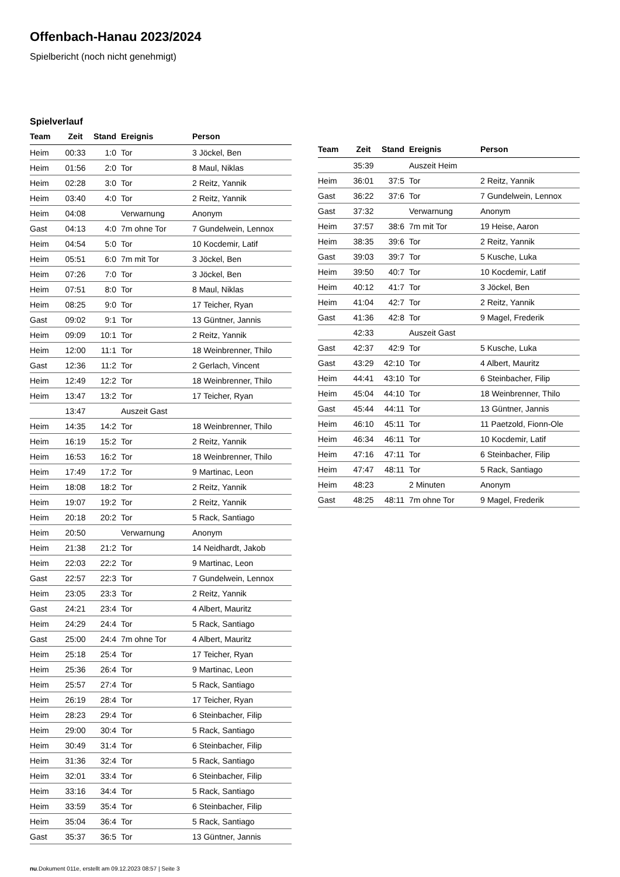Offenbach-Hanau 2023/2024
Spielbericht (noch nicht genehmigt)
Spielverlauf
| Team | Zeit | Stand | Ereignis | Person |
| --- | --- | --- | --- | --- |
| Heim | 00:33 | 1:0 | Tor | 3 Jöckel, Ben |
| Heim | 01:56 | 2:0 | Tor | 8 Maul, Niklas |
| Heim | 02:28 | 3:0 | Tor | 2 Reitz, Yannik |
| Heim | 03:40 | 4:0 | Tor | 2 Reitz, Yannik |
| Heim | 04:08 | | Verwarnung | Anonym |
| Gast | 04:13 | 4:0 | 7m ohne Tor | 7 Gundelwein, Lennox |
| Heim | 04:54 | 5:0 | Tor | 10 Kocdemir, Latif |
| Heim | 05:51 | 6:0 | 7m mit Tor | 3 Jöckel, Ben |
| Heim | 07:26 | 7:0 | Tor | 3 Jöckel, Ben |
| Heim | 07:51 | 8:0 | Tor | 8 Maul, Niklas |
| Heim | 08:25 | 9:0 | Tor | 17 Teicher, Ryan |
| Gast | 09:02 | 9:1 | Tor | 13 Güntner, Jannis |
| Heim | 09:09 | 10:1 | Tor | 2 Reitz, Yannik |
| Heim | 12:00 | 11:1 | Tor | 18 Weinbrenner, Thilo |
| Gast | 12:36 | 11:2 | Tor | 2 Gerlach, Vincent |
| Heim | 12:49 | 12:2 | Tor | 18 Weinbrenner, Thilo |
| Heim | 13:47 | 13:2 | Tor | 17 Teicher, Ryan |
| | 13:47 | | Auszeit Gast | |
| Heim | 14:35 | 14:2 | Tor | 18 Weinbrenner, Thilo |
| Heim | 16:19 | 15:2 | Tor | 2 Reitz, Yannik |
| Heim | 16:53 | 16:2 | Tor | 18 Weinbrenner, Thilo |
| Heim | 17:49 | 17:2 | Tor | 9 Martinac, Leon |
| Heim | 18:08 | 18:2 | Tor | 2 Reitz, Yannik |
| Heim | 19:07 | 19:2 | Tor | 2 Reitz, Yannik |
| Heim | 20:18 | 20:2 | Tor | 5 Rack, Santiago |
| Heim | 20:50 | | Verwarnung | Anonym |
| Heim | 21:38 | 21:2 | Tor | 14 Neidhardt, Jakob |
| Heim | 22:03 | 22:2 | Tor | 9 Martinac, Leon |
| Gast | 22:57 | 22:3 | Tor | 7 Gundelwein, Lennox |
| Heim | 23:05 | 23:3 | Tor | 2 Reitz, Yannik |
| Gast | 24:21 | 23:4 | Tor | 4 Albert, Mauritz |
| Heim | 24:29 | 24:4 | Tor | 5 Rack, Santiago |
| Gast | 25:00 | 24:4 | 7m ohne Tor | 4 Albert, Mauritz |
| Heim | 25:18 | 25:4 | Tor | 17 Teicher, Ryan |
| Heim | 25:36 | 26:4 | Tor | 9 Martinac, Leon |
| Heim | 25:57 | 27:4 | Tor | 5 Rack, Santiago |
| Heim | 26:19 | 28:4 | Tor | 17 Teicher, Ryan |
| Heim | 28:23 | 29:4 | Tor | 6 Steinbacher, Filip |
| Heim | 29:00 | 30:4 | Tor | 5 Rack, Santiago |
| Heim | 30:49 | 31:4 | Tor | 6 Steinbacher, Filip |
| Heim | 31:36 | 32:4 | Tor | 5 Rack, Santiago |
| Heim | 32:01 | 33:4 | Tor | 6 Steinbacher, Filip |
| Heim | 33:16 | 34:4 | Tor | 5 Rack, Santiago |
| Heim | 33:59 | 35:4 | Tor | 6 Steinbacher, Filip |
| Heim | 35:04 | 36:4 | Tor | 5 Rack, Santiago |
| Gast | 35:37 | 36:5 | Tor | 13 Güntner, Jannis |
| Team | Zeit | Stand | Ereignis | Person |
| --- | --- | --- | --- | --- |
| | 35:39 | | Auszeit Heim | |
| Heim | 36:01 | 37:5 | Tor | 2 Reitz, Yannik |
| Gast | 36:22 | 37:6 | Tor | 7 Gundelwein, Lennox |
| Gast | 37:32 | | Verwarnung | Anonym |
| Heim | 37:57 | 38:6 | 7m mit Tor | 19 Heise, Aaron |
| Heim | 38:35 | 39:6 | Tor | 2 Reitz, Yannik |
| Gast | 39:03 | 39:7 | Tor | 5 Kusche, Luka |
| Heim | 39:50 | 40:7 | Tor | 10 Kocdemir, Latif |
| Heim | 40:12 | 41:7 | Tor | 3 Jöckel, Ben |
| Heim | 41:04 | 42:7 | Tor | 2 Reitz, Yannik |
| Gast | 41:36 | 42:8 | Tor | 9 Magel, Frederik |
| | 42:33 | | Auszeit Gast | |
| Gast | 42:37 | 42:9 | Tor | 5 Kusche, Luka |
| Gast | 43:29 | 42:10 | Tor | 4 Albert, Mauritz |
| Heim | 44:41 | 43:10 | Tor | 6 Steinbacher, Filip |
| Heim | 45:04 | 44:10 | Tor | 18 Weinbrenner, Thilo |
| Gast | 45:44 | 44:11 | Tor | 13 Güntner, Jannis |
| Heim | 46:10 | 45:11 | Tor | 11 Paetzold, Fionn-Ole |
| Heim | 46:34 | 46:11 | Tor | 10 Kocdemir, Latif |
| Heim | 47:16 | 47:11 | Tor | 6 Steinbacher, Filip |
| Heim | 47:47 | 48:11 | Tor | 5 Rack, Santiago |
| Heim | 48:23 | | 2 Minuten | Anonym |
| Gast | 48:25 | 48:11 | 7m ohne Tor | 9 Magel, Frederik |
nu.Dokument 011e, erstellt am 09.12.2023 08:57 | Seite 3